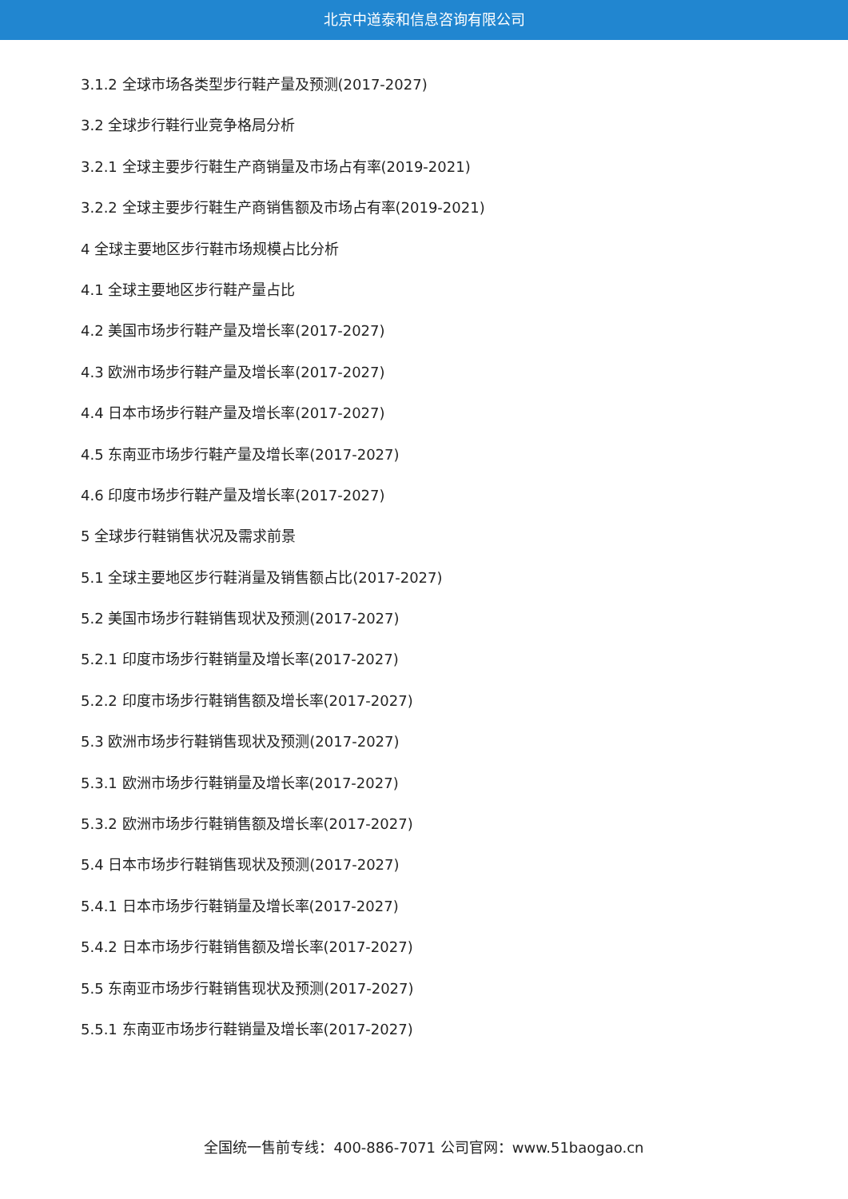北京中道泰和信息咨询有限公司
3.1.2 全球市场各类型步行鞋产量及预测(2017-2027)
3.2 全球步行鞋行业竞争格局分析
3.2.1 全球主要步行鞋生产商销量及市场占有率(2019-2021)
3.2.2 全球主要步行鞋生产商销售额及市场占有率(2019-2021)
4 全球主要地区步行鞋市场规模占比分析
4.1 全球主要地区步行鞋产量占比
4.2 美国市场步行鞋产量及增长率(2017-2027)
4.3 欧洲市场步行鞋产量及增长率(2017-2027)
4.4 日本市场步行鞋产量及增长率(2017-2027)
4.5 东南亚市场步行鞋产量及增长率(2017-2027)
4.6 印度市场步行鞋产量及增长率(2017-2027)
5 全球步行鞋销售状况及需求前景
5.1 全球主要地区步行鞋消量及销售额占比(2017-2027)
5.2 美国市场步行鞋销售现状及预测(2017-2027)
5.2.1 印度市场步行鞋销量及增长率(2017-2027)
5.2.2 印度市场步行鞋销售额及增长率(2017-2027)
5.3 欧洲市场步行鞋销售现状及预测(2017-2027)
5.3.1 欧洲市场步行鞋销量及增长率(2017-2027)
5.3.2 欧洲市场步行鞋销售额及增长率(2017-2027)
5.4 日本市场步行鞋销售现状及预测(2017-2027)
5.4.1 日本市场步行鞋销量及增长率(2017-2027)
5.4.2 日本市场步行鞋销售额及增长率(2017-2027)
5.5 东南亚市场步行鞋销售现状及预测(2017-2027)
5.5.1 东南亚市场步行鞋销量及增长率(2017-2027)
全国统一售前专线：400-886-7071 公司官网：www.51baogao.cn